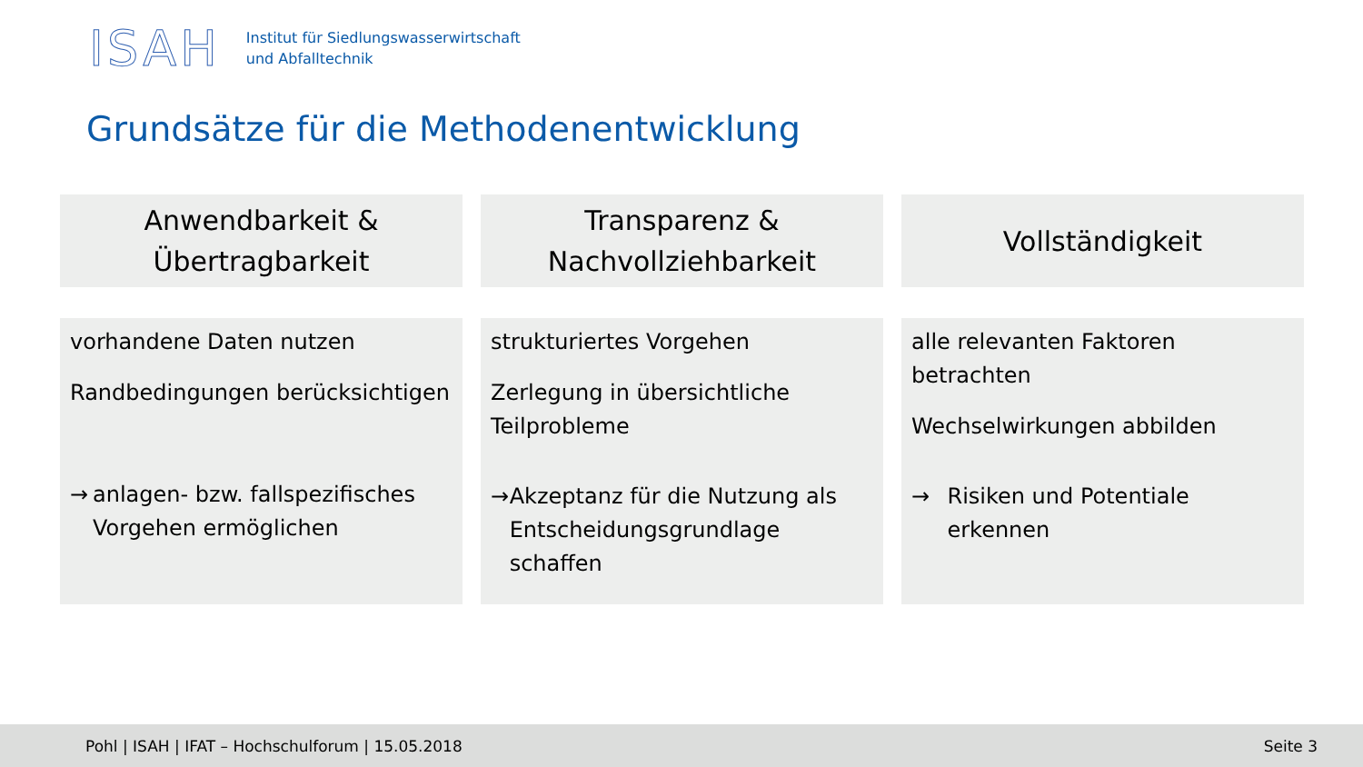ISAH
Institut für Siedlungswasserwirtschaft
und Abfalltechnik
Grundsätze für die Methodenentwicklung
Anwendbarkeit &
Übertragbarkeit
Transparenz &
Nachvollziehbarkeit
Vollständigkeit
vorhandene Daten nutzen
Randbedingungen berücksichtigen
→ anlagen- bzw. fallspezifisches Vorgehen ermöglichen
strukturiertes Vorgehen
Zerlegung in übersichtliche Teilprobleme
→ Akzeptanz für die Nutzung als Entscheidungsgrundlage schaffen
alle relevanten Faktoren betrachten
Wechselwirkungen abbilden
→ Risiken und Potentiale erkennen
Pohl | ISAH | IFAT – Hochschulforum | 15.05.2018 Seite 3